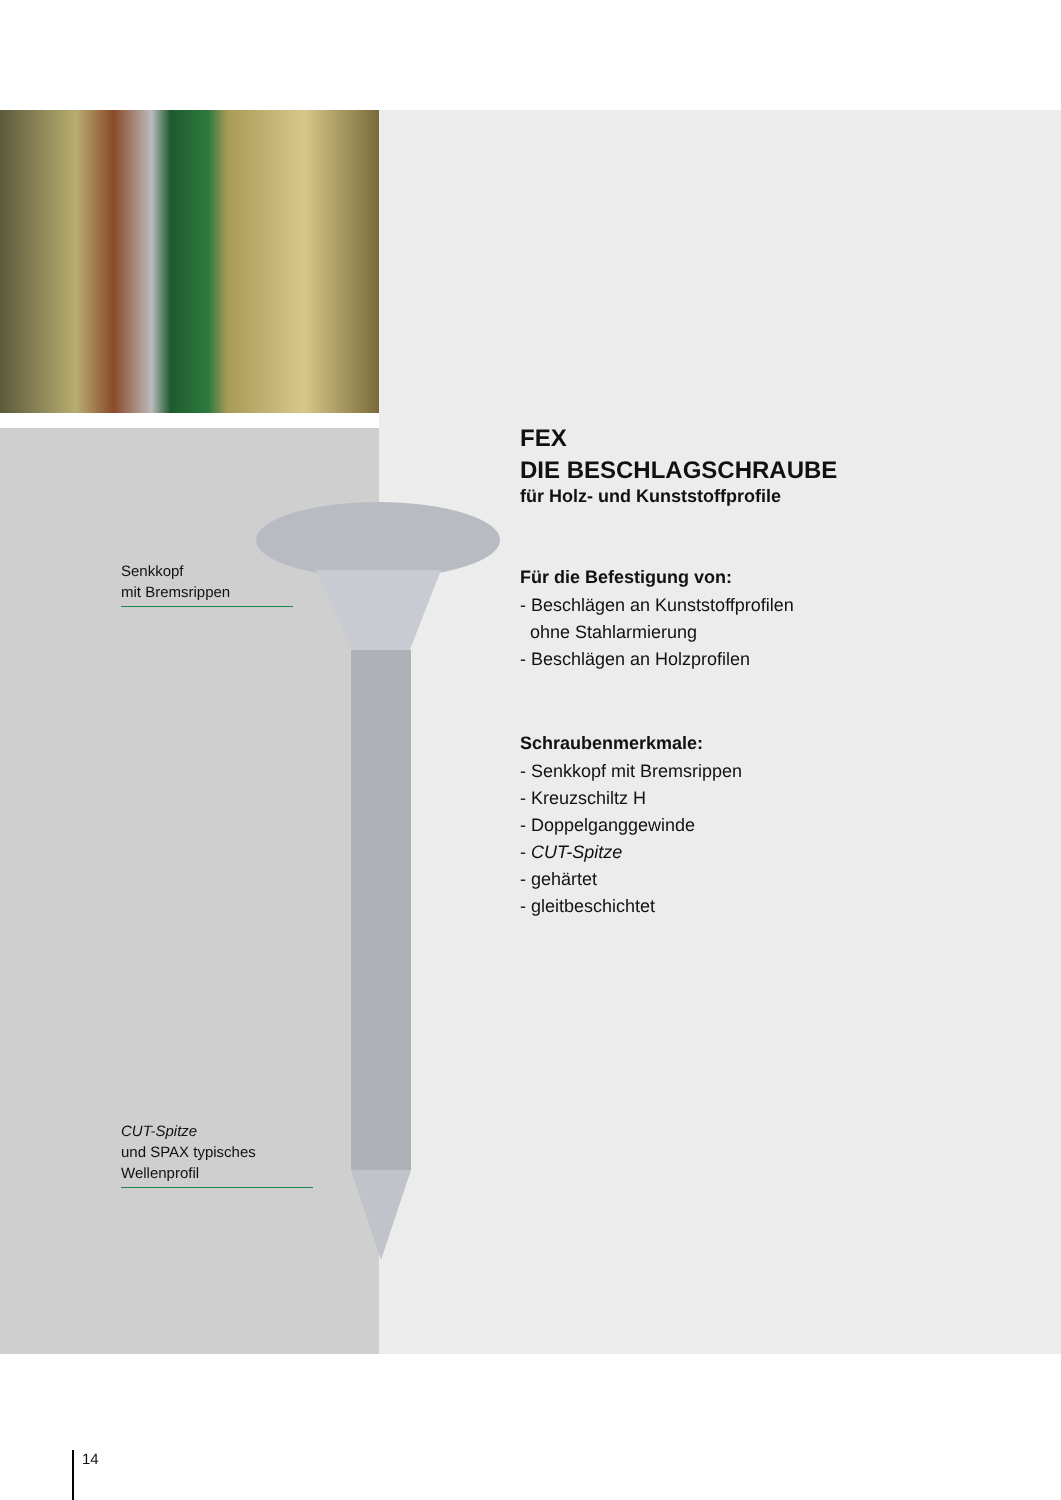Senkkopf
mit Bremsrippen
CUT-Spitze
und SPAX typisches
Wellenprofil
FEX
DIE BESCHLAGSCHRAUBE
für Holz- und Kunststoffprofile
Für die Befestigung von:
- Beschlägen an Kunststoffprofilen
ohne Stahlarmierung
- Beschlägen an Holzprofilen
Schraubenmerkmale:
- Senkkopf mit Bremsrippen
- Kreuzschiltz H
- Doppelganggewinde
- CUT-Spitze
- gehärtet
- gleitbeschichtet
14